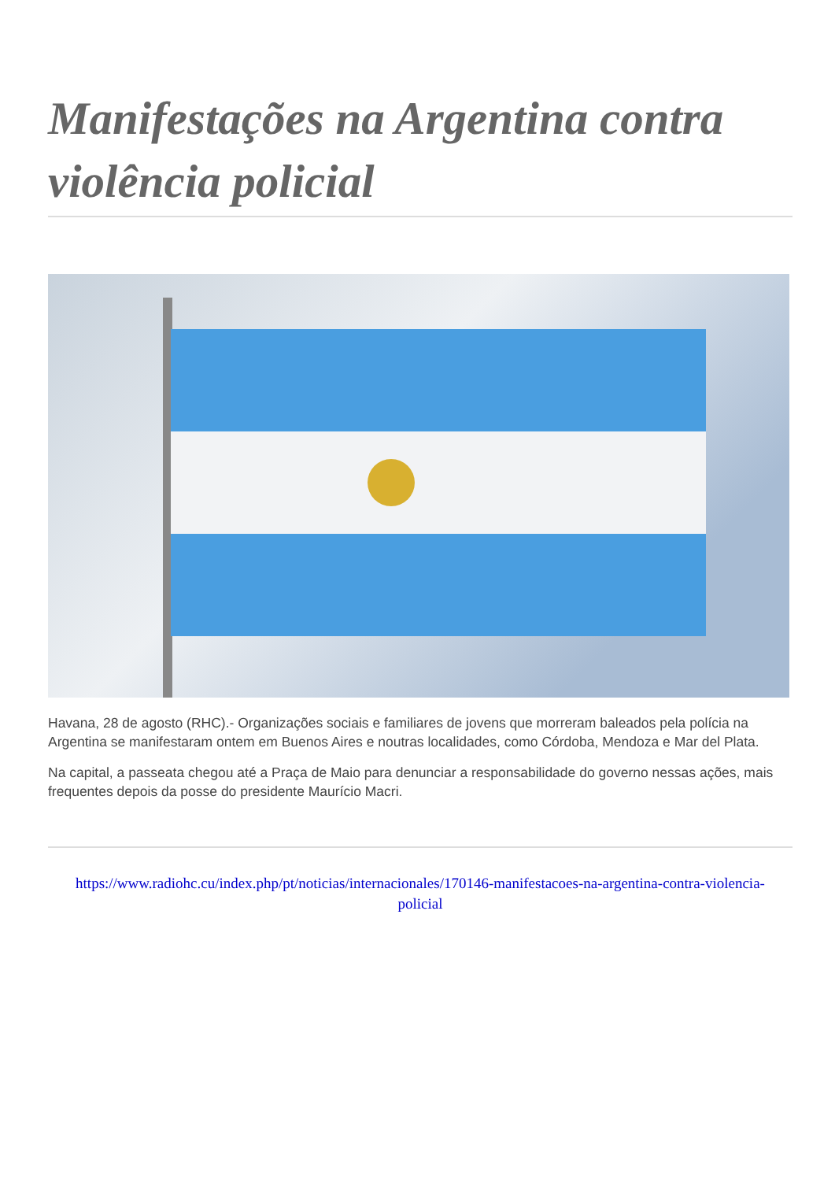Manifestações na Argentina contra violência policial
Havana, 28 de agosto (RHC).- Organizações sociais e familiares de jovens que morreram baleados pela polícia na Argentina se manifestaram ontem em Buenos Aires e noutras localidades, como Córdoba, Mendoza e Mar del Plata.
Na capital, a passeata chegou até a Praça de Maio para denunciar a responsabilidade do governo nessas ações, mais frequentes depois da posse do presidente Maurício Macri.
https://www.radiohc.cu/index.php/pt/noticias/internacionales/170146-manifestacoes-na-argentina-contra-violencia-policial